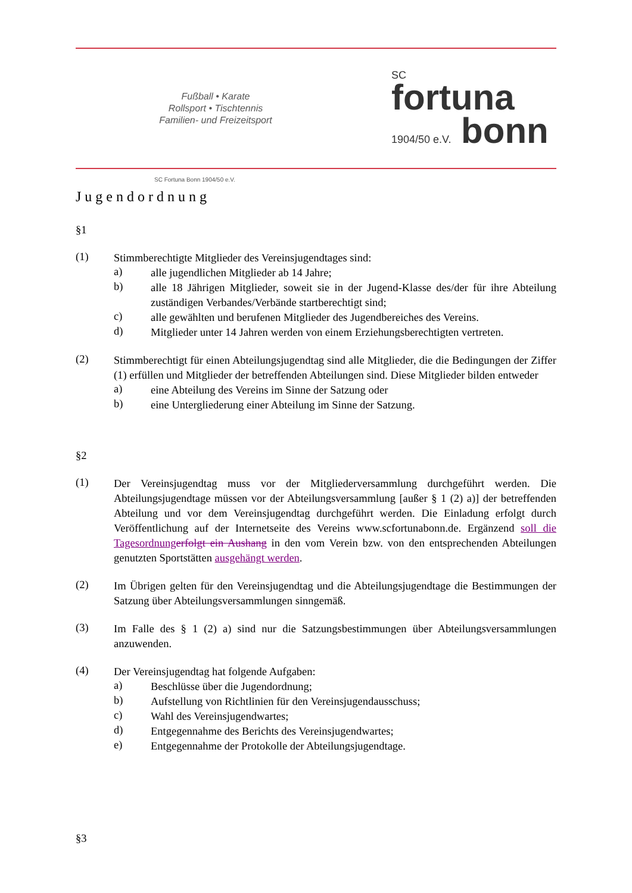Fußball • Karate
Rollsport • Tischtennis
Familien- und Freizeitsport
SC
fortuna
1904/50 e.V. bonn
SC Fortuna Bonn 1904/50 e.V.
Jugendordnung
§1
(1)
Stimmberechtigte Mitglieder des Vereinsjugendtages sind:
a)
alle jugendlichen Mitglieder ab 14 Jahre;
b)
alle 18 Jährigen Mitglieder, soweit sie in der Jugend-Klasse des/der für ihre Abteilung zuständigen Verbandes/Verbände startberechtigt sind;
c)
alle gewählten und berufenen Mitglieder des Jugendbereiches des Vereins.
d)
Mitglieder unter 14 Jahren werden von einem Erziehungsberechtigten vertreten.
(2)
Stimmberechtigt für einen Abteilungsjugendtag sind alle Mitglieder, die die Bedingungen der Ziffer (1) erfüllen und Mitglieder der betreffenden Abteilungen sind. Diese Mitglieder bilden entweder
a)
eine Abteilung des Vereins im Sinne der Satzung oder
b)
eine Untergliederung einer Abteilung im Sinne der Satzung.
§2
(1)
Der Vereinsjugendtag muss vor der Mitgliederversammlung durchgeführt werden. Die Abteilungsjugendtage müssen vor der Abteilungsversammlung [außer § 1 (2) a)] der betreffenden Abteilung und vor dem Vereinsjugendtag durchgeführt werden. Die Einladung erfolgt durch Veröffentlichung auf der Internetseite des Vereins www.scfortunabonn.de. Ergänzend soll die Tagesordnung erfolgt ein Aushang in den vom Verein bzw. von den entsprechenden Abteilungen genutzten Sportstätten ausgehängt werden.
(2)
Im Übrigen gelten für den Vereinsjugendtag und die Abteilungsjugendtage die Bestimmungen der Satzung über Abteilungsversammlungen sinngemäß.
(3)
Im Falle des § 1 (2) a) sind nur die Satzungsbestimmungen über Abteilungsversammlungen anzuwenden.
(4)
Der Vereinsjugendtag hat folgende Aufgaben:
a)
Beschlüsse über die Jugendordnung;
b)
Aufstellung von Richtlinien für den Vereinsjugendausschuss;
c)
Wahl des Vereinsjugendwartes;
d)
Entgegennahme des Berichts des Vereinsjugendwartes;
e)
Entgegennahme der Protokolle der Abteilungsjugendtage.
§3